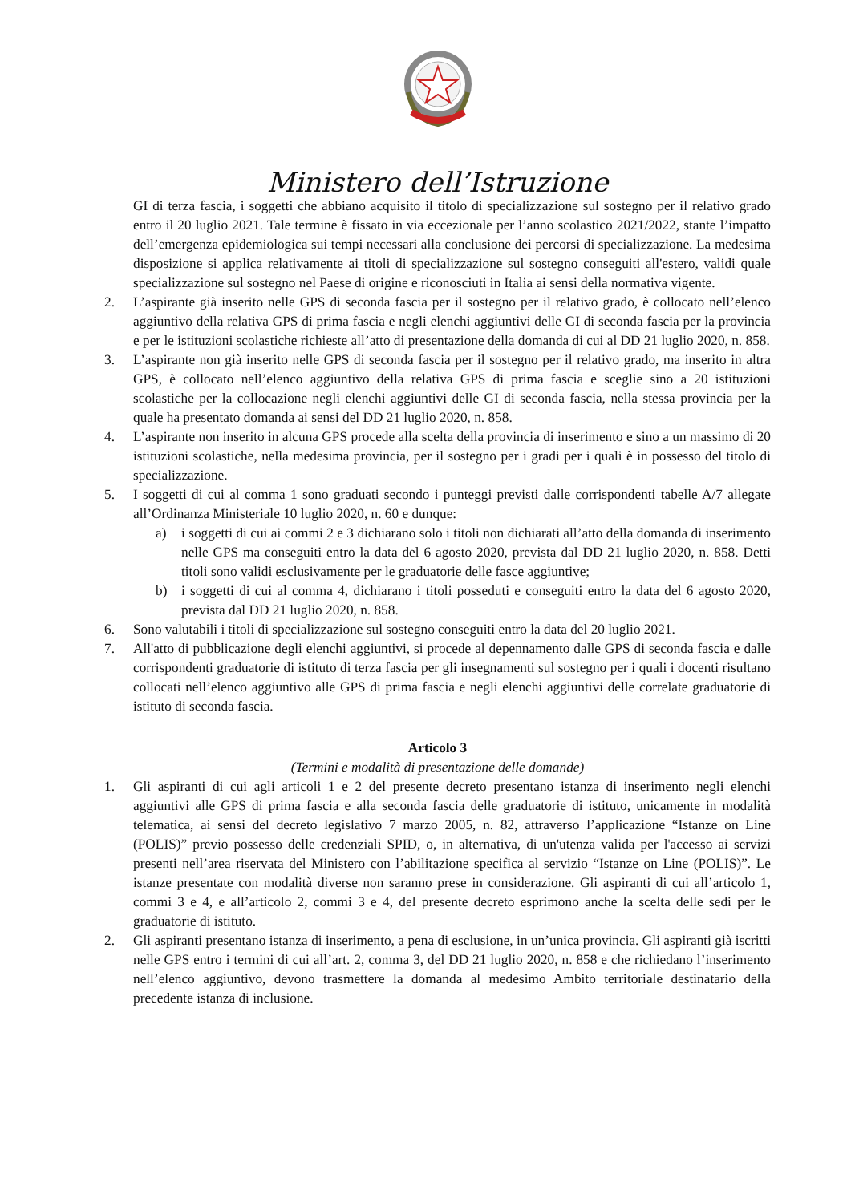Ministero dell’Istruzione
GI di terza fascia, i soggetti che abbiano acquisito il titolo di specializzazione sul sostegno per il relativo grado entro il 20 luglio 2021. Tale termine è fissato in via eccezionale per l’anno scolastico 2021/2022, stante l’impatto dell’emergenza epidemiologica sui tempi necessari alla conclusione dei percorsi di specializzazione. La medesima disposizione si applica relativamente ai titoli di specializzazione sul sostegno conseguiti all'estero, validi quale specializzazione sul sostegno nel Paese di origine e riconosciuti in Italia ai sensi della normativa vigente.
2. L’aspirante già inserito nelle GPS di seconda fascia per il sostegno per il relativo grado, è collocato nell’elenco aggiuntivo della relativa GPS di prima fascia e negli elenchi aggiuntivi delle GI di seconda fascia per la provincia e per le istituzioni scolastiche richieste all’atto di presentazione della domanda di cui al DD 21 luglio 2020, n. 858.
3. L’aspirante non già inserito nelle GPS di seconda fascia per il sostegno per il relativo grado, ma inserito in altra GPS, è collocato nell’elenco aggiuntivo della relativa GPS di prima fascia e sceglie sino a 20 istituzioni scolastiche per la collocazione negli elenchi aggiuntivi delle GI di seconda fascia, nella stessa provincia per la quale ha presentato domanda ai sensi del DD 21 luglio 2020, n. 858.
4. L’aspirante non inserito in alcuna GPS procede alla scelta della provincia di inserimento e sino a un massimo di 20 istituzioni scolastiche, nella medesima provincia, per il sostegno per i gradi per i quali è in possesso del titolo di specializzazione.
5. I soggetti di cui al comma 1 sono graduati secondo i punteggi previsti dalle corrispondenti tabelle A/7 allegate all’Ordinanza Ministeriale 10 luglio 2020, n. 60 e dunque:
a) i soggetti di cui ai commi 2 e 3 dichiarano solo i titoli non dichiarati all’atto della domanda di inserimento nelle GPS ma conseguiti entro la data del 6 agosto 2020, prevista dal DD 21 luglio 2020, n. 858. Detti titoli sono validi esclusivamente per le graduatorie delle fasce aggiuntive;
b) i soggetti di cui al comma 4, dichiarano i titoli posseduti e conseguiti entro la data del 6 agosto 2020, prevista dal DD 21 luglio 2020, n. 858.
6. Sono valutabili i titoli di specializzazione sul sostegno conseguiti entro la data del 20 luglio 2021.
7. All'atto di pubblicazione degli elenchi aggiuntivi, si procede al depennamento dalle GPS di seconda fascia e dalle corrispondenti graduatorie di istituto di terza fascia per gli insegnamenti sul sostegno per i quali i docenti risultano collocati nell’elenco aggiuntivo alle GPS di prima fascia e negli elenchi aggiuntivi delle correlate graduatorie di istituto di seconda fascia.
Articolo 3
(Termini e modalità di presentazione delle domande)
1. Gli aspiranti di cui agli articoli 1 e 2 del presente decreto presentano istanza di inserimento negli elenchi aggiuntivi alle GPS di prima fascia e alla seconda fascia delle graduatorie di istituto, unicamente in modalità telematica, ai sensi del decreto legislativo 7 marzo 2005, n. 82, attraverso l’applicazione “Istanze on Line (POLIS)” previo possesso delle credenziali SPID, o, in alternativa, di un'utenza valida per l'accesso ai servizi presenti nell’area riservata del Ministero con l’abilitazione specifica al servizio “Istanze on Line (POLIS)”. Le istanze presentate con modalità diverse non saranno prese in considerazione. Gli aspiranti di cui all’articolo 1, commi 3 e 4, e all’articolo 2, commi 3 e 4, del presente decreto esprimono anche la scelta delle sedi per le graduatorie di istituto.
2. Gli aspiranti presentano istanza di inserimento, a pena di esclusione, in un’unica provincia. Gli aspiranti già iscritti nelle GPS entro i termini di cui all’art. 2, comma 3, del DD 21 luglio 2020, n. 858 e che richiedano l’inserimento nell’elenco aggiuntivo, devono trasmettere la domanda al medesimo Ambito territoriale destinatario della precedente istanza di inclusione.